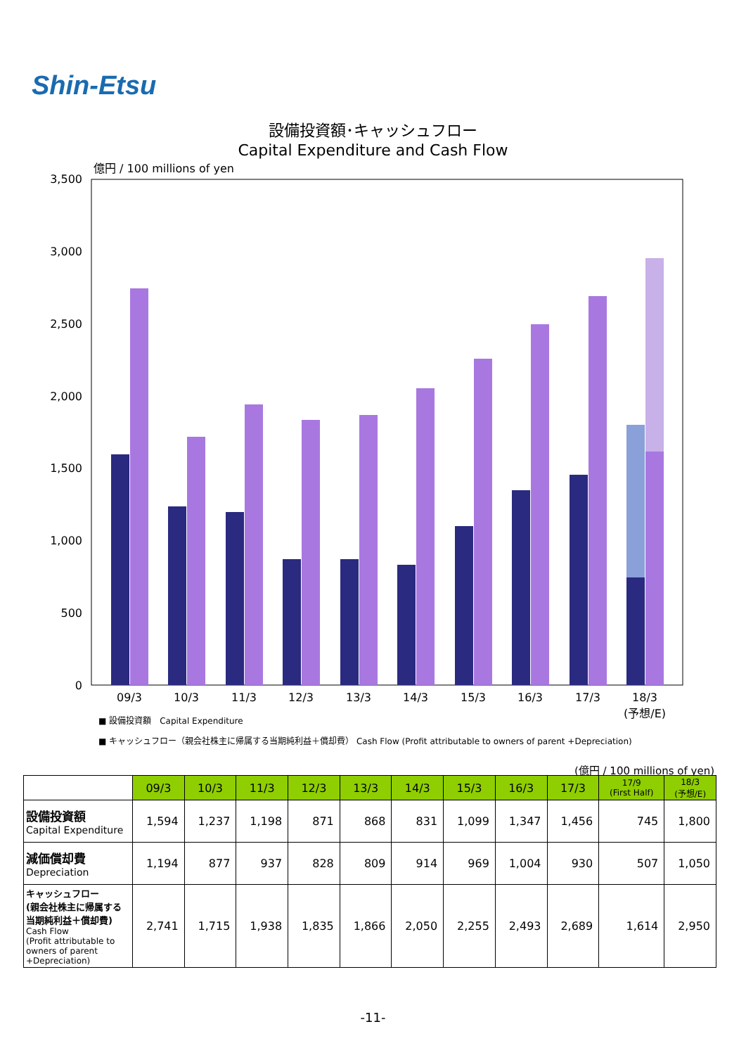Shin-Etsu
設備投資額･キャッシュフロー
Capital Expenditure and Cash Flow
億円 / 100 millions of yen
3,500
3,000
2,500
2,000
1,500
1,000
500
0
09/3
10/3
11/3
12/3
13/3
14/3
15/3
16/3
17/3
18/3
(予想/E)
■ 設備投資額　Capital Expenditure
■ キャッシュフロー（親会社株主に帰属する当期純利益＋償却費） Cash Flow (Profit attributable to owners of parent +Depreciation)
(億円 / 100 millions of yen)
| | 09/3 | 10/3 | 11/3 | 12/3 | 13/3 | 14/3 | 15/3 | 16/3 | 17/3 | 17/9 (First Half) | 18/3 (予想/E) |
| 設備投資額 Capital Expenditure | 1,594 | 1,237 | 1,198 | 871 | 868 | 831 | 1,099 | 1,347 | 1,456 | 745 | 1,800 |
| 減価償却費 Depreciation | 1,194 | 877 | 937 | 828 | 809 | 914 | 969 | 1,004 | 930 | 507 | 1,050 |
| キャッシュフロー (親会社株主に帰属する 当期純利益＋償却費) Cash Flow (Profit attributable to owners of parent +Depreciation) | 2,741 | 1,715 | 1,938 | 1,835 | 1,866 | 2,050 | 2,255 | 2,493 | 2,689 | 1,614 | 2,950 |
-11-